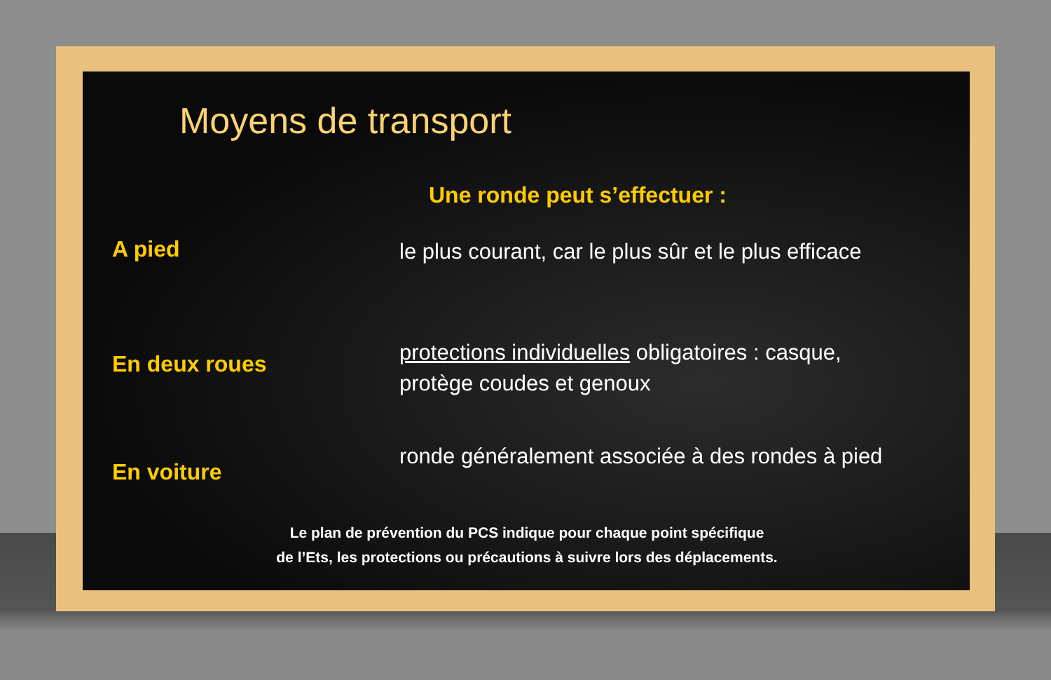Moyens de transport
Une ronde peut s’effectuer :
A pied
le plus courant, car le plus sûr et le plus efficace
En deux roues
protections individuelles obligatoires : casque,
protège coudes et genoux
En voiture
ronde généralement associée à des rondes à pied
Le plan de prévention du PCS indique pour chaque point spécifique
de l’Ets, les protections ou précautions à suivre lors des déplacements.